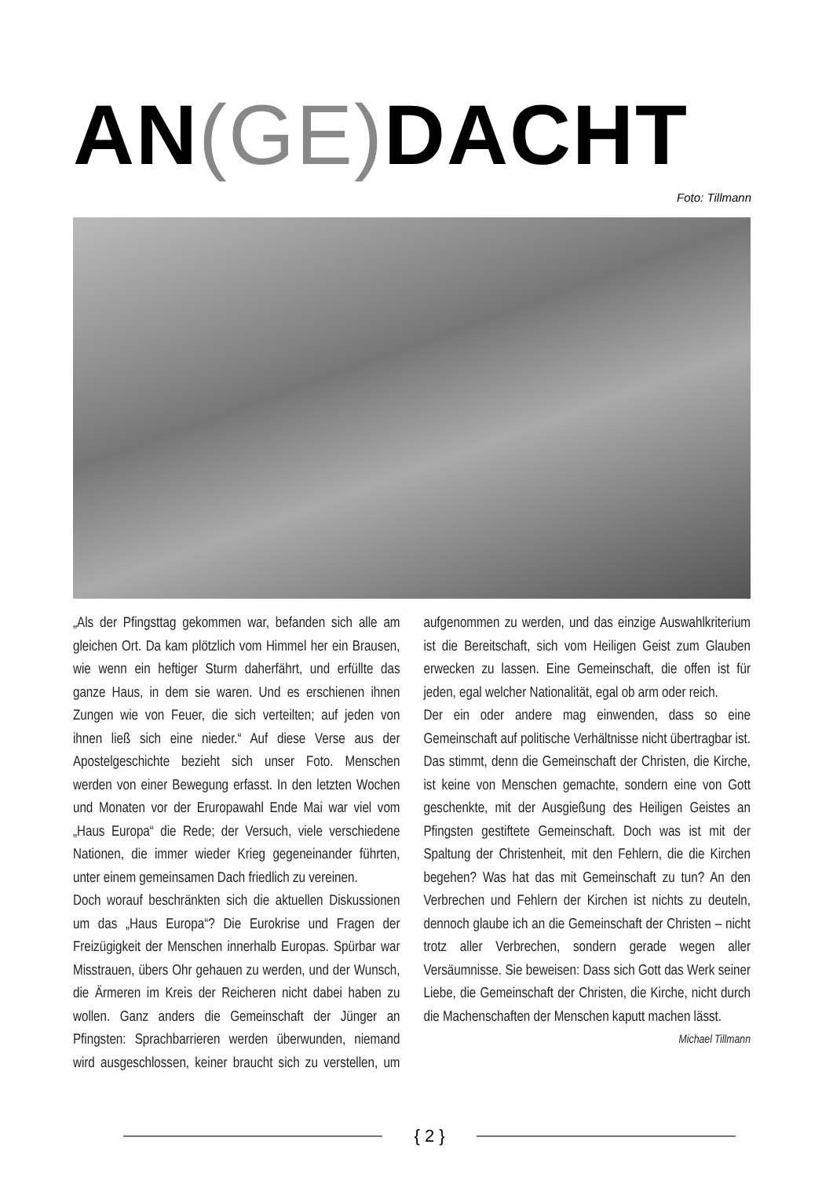AN(GE) DACHT
Foto: Tillmann
„Als der Pfingsttag gekommen war, befanden sich alle am gleichen Ort. Da kam plötzlich vom Himmel her ein Brausen, wie wenn ein heftiger Sturm daherfährt, und erfüllte das ganze Haus, in dem sie waren. Und es erschienen ihnen Zungen wie von Feuer, die sich verteilten; auf jeden von ihnen ließ sich eine nieder.“ Auf diese Verse aus der Apostelgeschichte bezieht sich unser Foto. Menschen werden von einer Bewegung erfasst. In den letzten Wochen und Monaten vor der Eruropawahl Ende Mai war viel vom „Haus Europa“ die Rede; der Versuch, viele verschiedene Nationen, die immer wieder Krieg gegeneinander führten, unter einem gemeinsamen Dach friedlich zu vereinen.
Doch worauf beschränkten sich die aktuellen Diskussionen um das „Haus Europa“? Die Eurokrise und Fragen der Freizügigkeit der Menschen innerhalb Europas. Spürbar war Misstrauen, übers Ohr gehauen zu werden, und der Wunsch, die Ärmeren im Kreis der Reicheren nicht dabei haben zu wollen. Ganz anders die Gemeinschaft der Jünger an Pfingsten: Sprachbarrieren werden überwunden, niemand wird ausgeschlossen, keiner braucht sich zu verstellen, um aufgenommen zu werden, und das einzige Auswahlkriterium ist die Bereitschaft, sich vom Heiligen Geist zum Glauben erwecken zu lassen. Eine Gemeinschaft, die offen ist für jeden, egal welcher Nationalität, egal ob arm oder reich.
Der ein oder andere mag einwenden, dass so eine Gemeinschaft auf politische Verhältnisse nicht übertragbar ist. Das stimmt, denn die Gemeinschaft der Christen, die Kirche, ist keine von Menschen gemachte, sondern eine von Gott geschenkte, mit der Ausgießung des Heiligen Geistes an Pfingsten gestiftete Gemeinschaft. Doch was ist mit der Spaltung der Christenheit, mit den Fehlern, die die Kirchen begehen? Was hat das mit Gemeinschaft zu tun? An den Verbrechen und Fehlern der Kirchen ist nichts zu deuteln, dennoch glaube ich an die Gemeinschaft der Christen – nicht trotz aller Verbrechen, sondern gerade wegen aller Versäumnisse. Sie beweisen: Dass sich Gott das Werk seiner Liebe, die Gemeinschaft der Christen, die Kirche, nicht durch die Machenschaften der Menschen kaputt machen lässt.
Michael Tillmann
{ 2 }